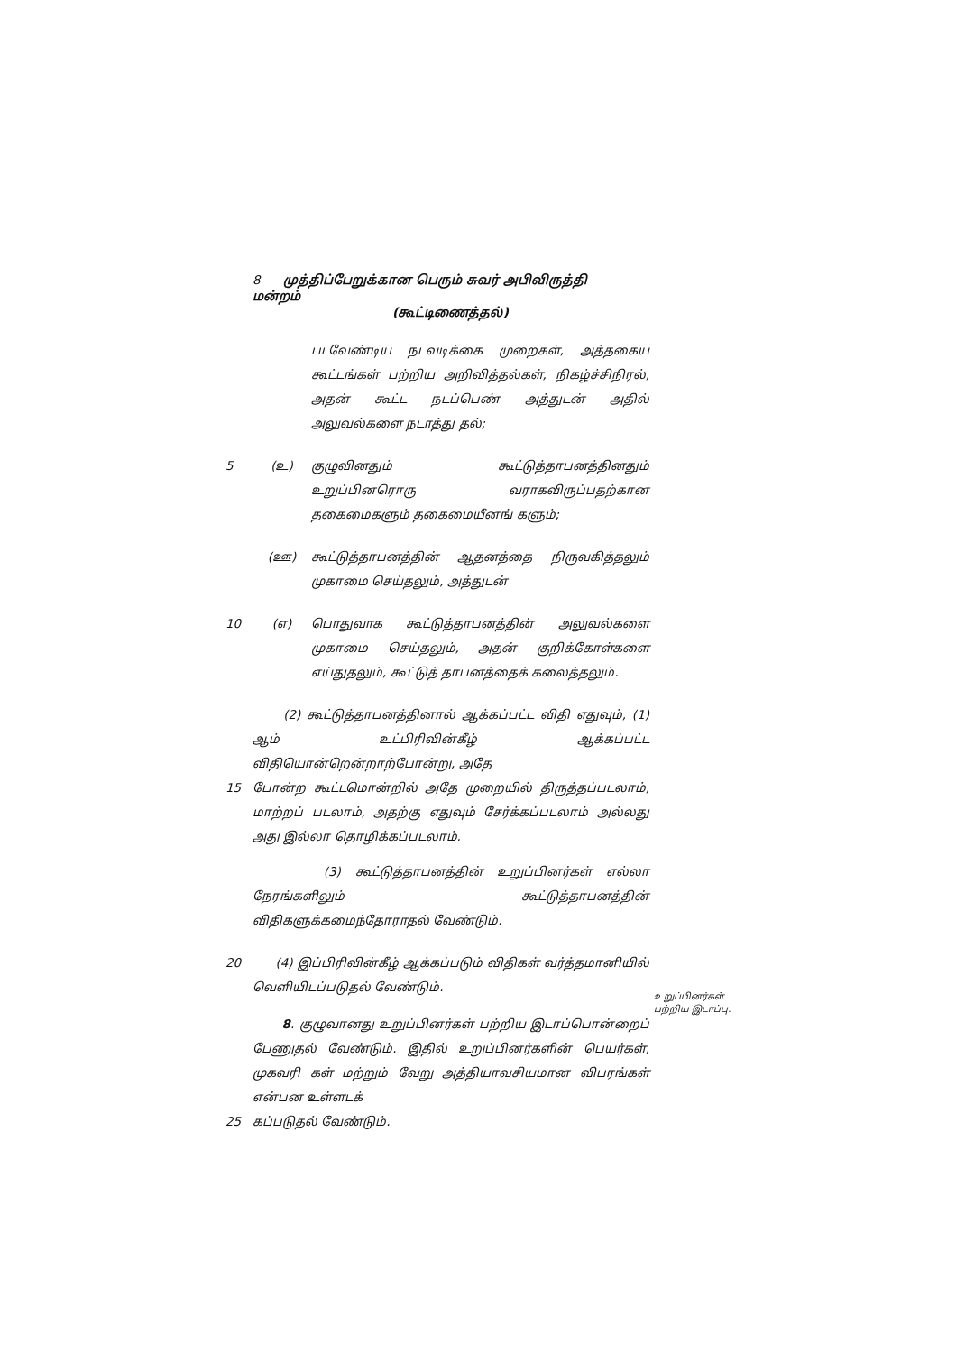8 முத்திப்பேறுக்கான பெரும் சுவர் அபிவிருத்தி மன்றம்
(கூட்டிணைத்தல்)
படவேண்டிய நடவடிக்கை முறைகள், அத்தகைய கூட்டங்கள் பற்றிய அறிவித்தல்கள், நிகழ்ச்சிநிரல், அதன் கூட்ட நடப்பெண் அத்துடன் அதில் அலுவல்களை நடாத்து தல்;
5 (உ) குழுவினதும் கூட்டுத்தாபனத்தினதும் உறுப்பினரொரு வராகவிருப்பதற்கான தகைமைகளும் தகைமையீனங் களும்;
(ஊ) கூட்டுத்தாபனத்தின் ஆதனத்தை நிருவகித்தலும் முகாமை செய்தலும், அத்துடன்
10 (எ) பொதுவாக கூட்டுத்தாபனத்தின் அலுவல்களை முகாமை செய்தலும், அதன் குறிக்கோள்களை எய்துதலும், கூட்டுத் தாபனத்தைக் கலைத்தலும்.
(2) கூட்டுத்தாபனத்தினால் ஆக்கப்பட்ட விதி எதுவும், (1) ஆம் உட்பிரிவின்கீழ் ஆக்கப்பட்ட விதியொன்றென்றாற்போன்று, அதே
15 போன்ற கூட்டமொன்றில் அதே முறையில் திருத்தப்படலாம், மாற்றப் படலாம், அதற்கு எதுவும் சேர்க்கப்படலாம் அல்லது அது இல்லா தொழிக்கப்படலாம்.
(3) கூட்டுத்தாபனத்தின் உறுப்பினர்கள் எல்லா நேரங்களிலும் கூட்டுத்தாபனத்தின் விதிகளுக்கமைந்தோராதல் வேண்டும்.
20 (4) இப்பிரிவின்கீழ் ஆக்கப்படும் விதிகள் வர்த்தமானியில் வெளியிடப்படுதல் வேண்டும்.
8. குழுவானது உறுப்பினர்கள் பற்றிய இடாப்பொன்றைப் பேணுதல் வேண்டும். இதில் உறுப்பினர்களின் பெயர்கள், முகவரி கள் மற்றும் வேறு அத்தியாவசியமான விபரங்கள் என்பன உள்ளடக்
25 கப்படுதல் வேண்டும்.
உறுப்பினர்கள் பற்றிய இடாப்பு.